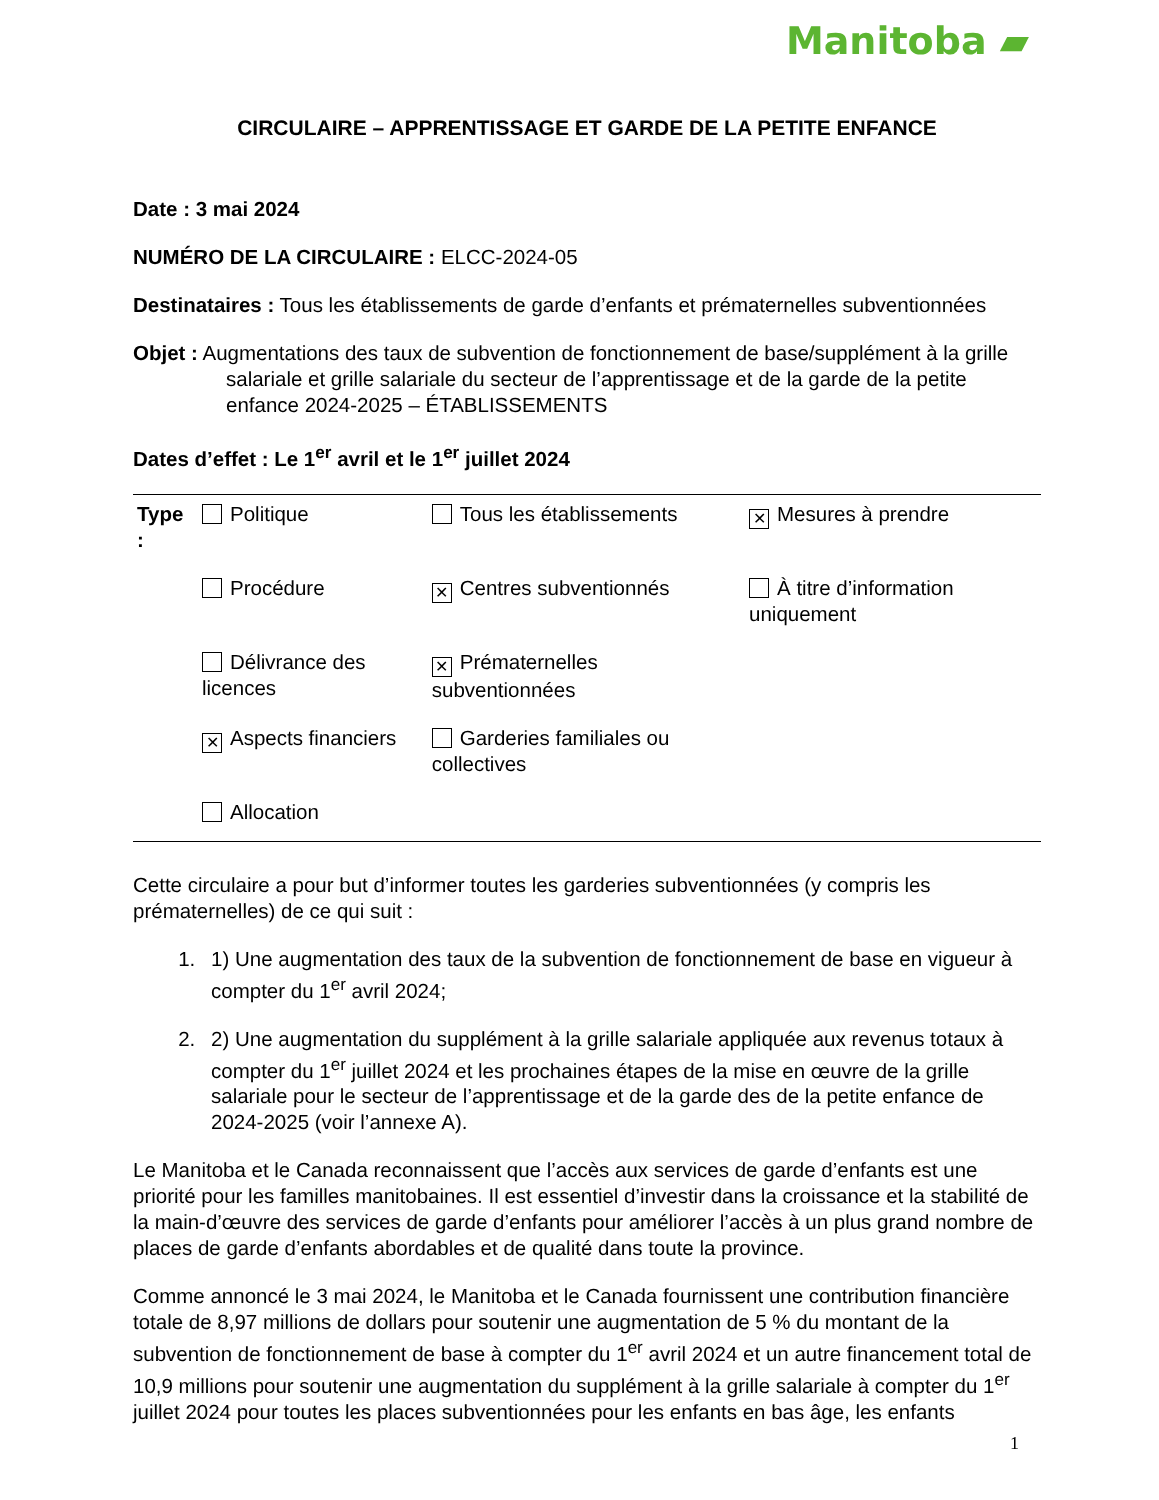Manitoba ▰
CIRCULAIRE – APPRENTISSAGE ET GARDE DE LA PETITE ENFANCE
Date : 3 mai 2024
NUMÉRO DE LA CIRCULAIRE : ELCC-2024-05
Destinataires : Tous les établissements de garde d’enfants et prématernelles subventionnées
Objet : Augmentations des taux de subvention de fonctionnement de base/supplément à la grille salariale et grille salariale du secteur de l’apprentissage et de la garde de la petite enfance 2024-2025 – ÉTABLISSEMENTS
Dates d’effet : Le 1<sup>er</sup> avril et le 1<sup>er</sup> juillet 2024
| Type : | Politique | Tous les établissements | ✕ Mesures à prendre |
| | Procédure | ✕ Centres subventionnés | À titre d’information uniquement |
| | Délivrance des licences | ✕ Prématernelles subventionnées | |
| | ✕ Aspects financiers | Garderies familiales ou collectives | |
| | Allocation | | |
Cette circulaire a pour but d’informer toutes les garderies subventionnées (y compris les prématernelles) de ce qui suit :
1. 1) Une augmentation des taux de la subvention de fonctionnement de base en vigueur à compter du 1<sup>er</sup> avril 2024;
2. 2) Une augmentation du supplément à la grille salariale appliquée aux revenus totaux à compter du 1<sup>er</sup> juillet 2024 et les prochaines étapes de la mise en œuvre de la grille salariale pour le secteur de l’apprentissage et de la garde des de la petite enfance de 2024-2025 (voir l’annexe A).
Le Manitoba et le Canada reconnaissent que l’accès aux services de garde d’enfants est une priorité pour les familles manitobaines. Il est essentiel d’investir dans la croissance et la stabilité de la main-d’œuvre des services de garde d’enfants pour améliorer l’accès à un plus grand nombre de places de garde d’enfants abordables et de qualité dans toute la province.
Comme annoncé le 3 mai 2024, le Manitoba et le Canada fournissent une contribution financière totale de 8,97 millions de dollars pour soutenir une augmentation de 5 % du montant de la subvention de fonctionnement de base à compter du 1<sup>er</sup> avril 2024 et un autre financement total de 10,9 millions pour soutenir une augmentation du supplément à la grille salariale à compter du 1<sup>er</sup> juillet 2024 pour toutes les places subventionnées pour les enfants en bas âge, les enfants
1